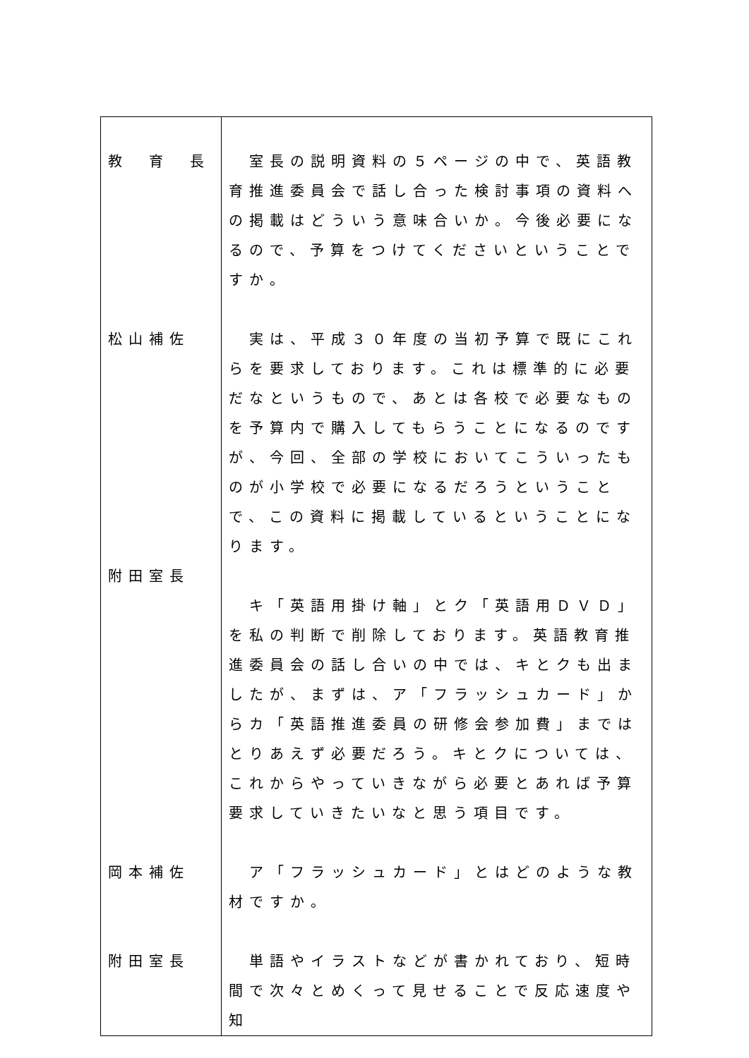| 教 育 長 松山補佐 附田室長 岡本補佐 附田室長 | 室長の説明資料の５ページの中で、英語教育推進委員会で話し合った検討事項の資料への掲載はどういう意味合いか。今後必要になるので、予算をつけてくださいということですか。 実は、平成３０年度の当初予算で既にこれらを要求しております。これは標準的に必要だなというもので、あとは各校で必要なものを予算内で購入してもらうことになるのですが、今回、全部の学校においてこういったものが小学校で必要になるだろうということで、この資料に掲載しているということになります。 キ「英語用掛け軸」とク「英語用ＤＶＤ」を私の判断で削除しております。英語教育推進委員会の話し合いの中では、キとクも出ましたが、まずは、ア「フラッシュカード」からカ「英語推進委員の研修会参加費」まではとりあえず必要だろう。キとクについては、これからやっていきながら必要とあれば予算要求していきたいなと思う項目です。 ア「フラッシュカード」とはどのような教材ですか。 単語やイラストなどが書かれており、短時間で次々とめくって見せることで反応速度や知 |